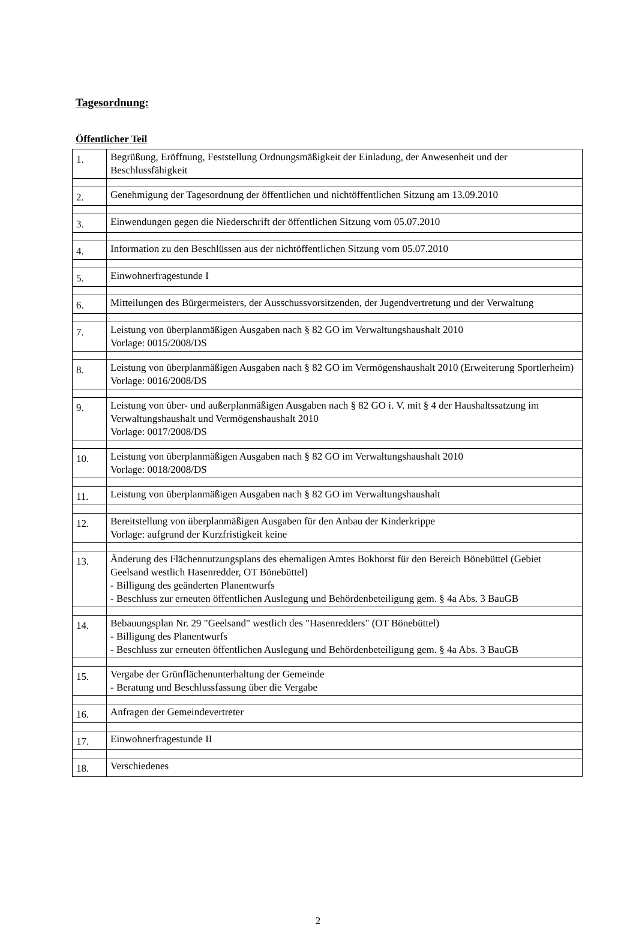Tagesordnung:
Öffentlicher Teil
| 1. | Begrüßung, Eröffnung, Feststellung Ordnungsmäßigkeit der Einladung, der Anwesenheit und der Beschlussfähigkeit |
| 2. | Genehmigung der Tagesordnung der öffentlichen und nichtöffentlichen Sitzung am 13.09.2010 |
| 3. | Einwendungen gegen die Niederschrift der öffentlichen Sitzung vom 05.07.2010 |
| 4. | Information zu den Beschlüssen aus der nichtöffentlichen Sitzung vom 05.07.2010 |
| 5. | Einwohnerfragestunde I |
| 6. | Mitteilungen des Bürgermeisters, der Ausschussvorsitzenden, der Jugendvertretung und der Verwaltung |
| 7. | Leistung von überplanmäßigen Ausgaben nach § 82 GO im Verwaltungshaushalt 2010 Vorlage: 0015/2008/DS |
| 8. | Leistung von überplanmäßigen Ausgaben nach § 82 GO im Vermögenshaushalt 2010 (Erweiterung Sportlerheim) Vorlage: 0016/2008/DS |
| 9. | Leistung von über- und außerplanmäßigen Ausgaben nach § 82 GO i. V. mit § 4 der Haushaltssatzung im Verwaltungshaushalt und Vermögenshaushalt 2010 Vorlage: 0017/2008/DS |
| 10. | Leistung von überplanmäßigen Ausgaben nach § 82 GO im Verwaltungshaushalt 2010 Vorlage: 0018/2008/DS |
| 11. | Leistung von überplanmäßigen Ausgaben nach § 82 GO im Verwaltungshaushalt |
| 12. | Bereitstellung von überplanmäßigen Ausgaben für den Anbau der Kinderkrippe Vorlage: aufgrund der Kurzfristigkeit keine |
| 13. | Änderung des Flächennutzungsplans des ehemaligen Amtes Bokhorst für den Bereich Bönebüttel (Gebiet Geelsand westlich Hasenredder, OT Bönebüttel) - Billigung des geänderten Planentwurfs - Beschluss zur erneuten öffentlichen Auslegung und Behördenbeteiligung gem. § 4a Abs. 3 BauGB |
| 14. | Bebauungsplan Nr. 29 "Geelsand" westlich des "Hasenredders" (OT Bönebüttel) - Billigung des Planentwurfs - Beschluss zur erneuten öffentlichen Auslegung und Behördenbeteiligung gem. § 4a Abs. 3 BauGB |
| 15. | Vergabe der Grünflächenunterhaltung der Gemeinde - Beratung und Beschlussfassung über die Vergabe |
| 16. | Anfragen der Gemeindevertreter |
| 17. | Einwohnerfragestunde II |
| 18. | Verschiedenes |
2